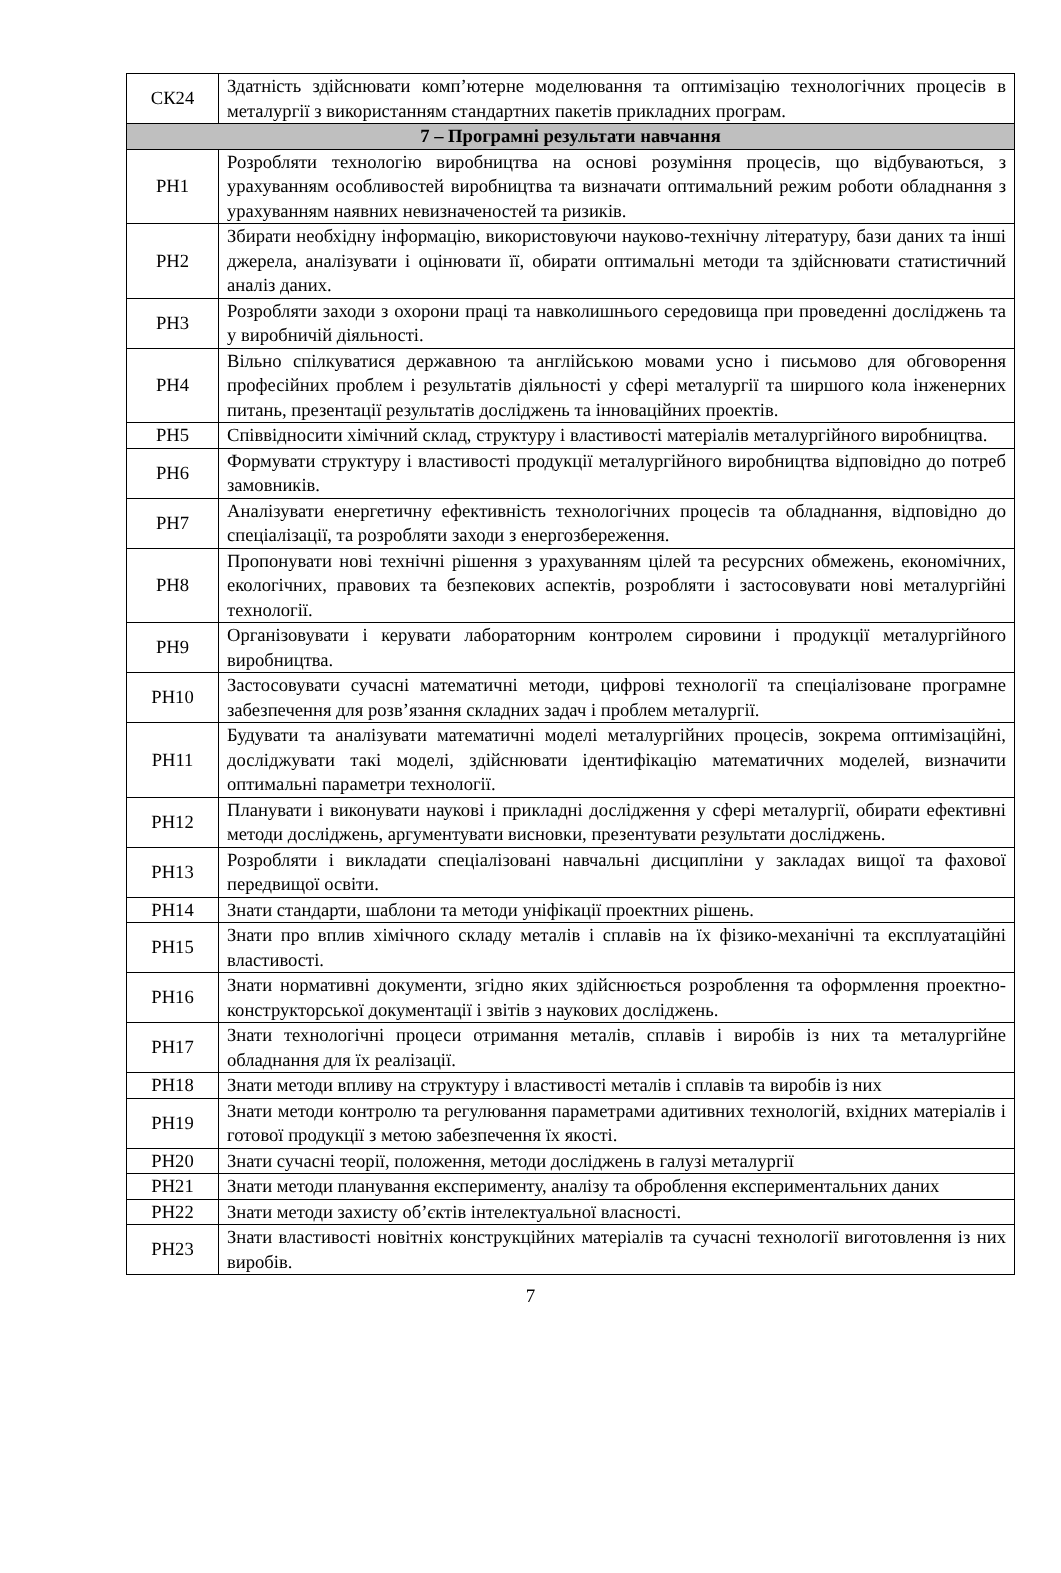| СК24 | Здатність здійснювати комп’ютерне моделювання та оптимізацію технологічних процесів в металургії з використанням стандартних пакетів прикладних програм. |
| 7 – Програмні результати навчання | |
| РН1 | Розробляти технологію виробництва на основі розуміння процесів, що відбуваються, з урахуванням особливостей виробництва та визначати оптимальний режим роботи обладнання з урахуванням наявних невизначеностей та ризиків. |
| РН2 | Збирати необхідну інформацію, використовуючи науково-технічну літературу, бази даних та інші джерела, аналізувати і оцінювати її, обирати оптимальні методи та здійснювати статистичний аналіз даних. |
| РН3 | Розробляти заходи з охорони праці та навколишнього середовища при проведенні досліджень та у виробничій діяльності. |
| РН4 | Вільно спілкуватися державною та англійською мовами усно і письмово для обговорення професійних проблем і результатів діяльності у сфері металургії та ширшого кола інженерних питань, презентації результатів досліджень та інноваційних проектів. |
| РН5 | Співвідносити хімічний склад, структуру і властивості матеріалів металургійного виробництва. |
| РН6 | Формувати структуру і властивості продукції металургійного виробництва відповідно до потреб замовників. |
| РН7 | Аналізувати енергетичну ефективність технологічних процесів та обладнання, відповідно до спеціалізації, та розробляти заходи з енергозбереження. |
| РН8 | Пропонувати нові технічні рішення з урахуванням цілей та ресурсних обмежень, економічних, екологічних, правових та безпекових аспектів, розробляти і застосовувати нові металургійні технології. |
| РН9 | Організовувати і керувати лабораторним контролем сировини і продукції металургійного виробництва. |
| РН10 | Застосовувати сучасні математичні методи, цифрові технології та спеціалізоване програмне забезпечення для розв’язання складних задач і проблем металургії. |
| РН11 | Будувати та аналізувати математичні моделі металургійних процесів, зокрема оптимізаційні, досліджувати такі моделі, здійснювати ідентифікацію математичних моделей, визначити оптимальні параметри технології. |
| РН12 | Планувати і виконувати наукові і прикладні дослідження у сфері металургії, обирати ефективні методи досліджень, аргументувати висновки, презентувати результати досліджень. |
| РН13 | Розробляти і викладати спеціалізовані навчальні дисципліни у закладах вищої та фахової передвищої освіти. |
| РН14 | Знати стандарти, шаблони та методи уніфікації проектних рішень. |
| РН15 | Знати про вплив хімічного складу металів і сплавів на їх фізико-механічні та експлуатаційні властивості. |
| РН16 | Знати нормативні документи, згідно яких здійснюється розроблення та оформлення проектно-конструкторської документації і звітів з наукових досліджень. |
| РН17 | Знати технологічні процеси отримання металів, сплавів і виробів із них та металургійне обладнання для їх реалізації. |
| РН18 | Знати методи впливу на структуру і властивості металів і сплавів та виробів із них |
| РН19 | Знати методи контролю та регулювання параметрами адитивних технологій, вхідних матеріалів і готової продукції з метою забезпечення їх якості. |
| РН20 | Знати сучасні теорії, положення, методи досліджень в галузі металургії |
| РН21 | Знати методи планування експерименту, аналізу та оброблення експериментальних даних |
| РН22 | Знати методи захисту об’єктів інтелектуальної власності. |
| РН23 | Знати властивості новітніх конструкційних матеріалів та сучасні технології виготовлення із них виробів. |
7